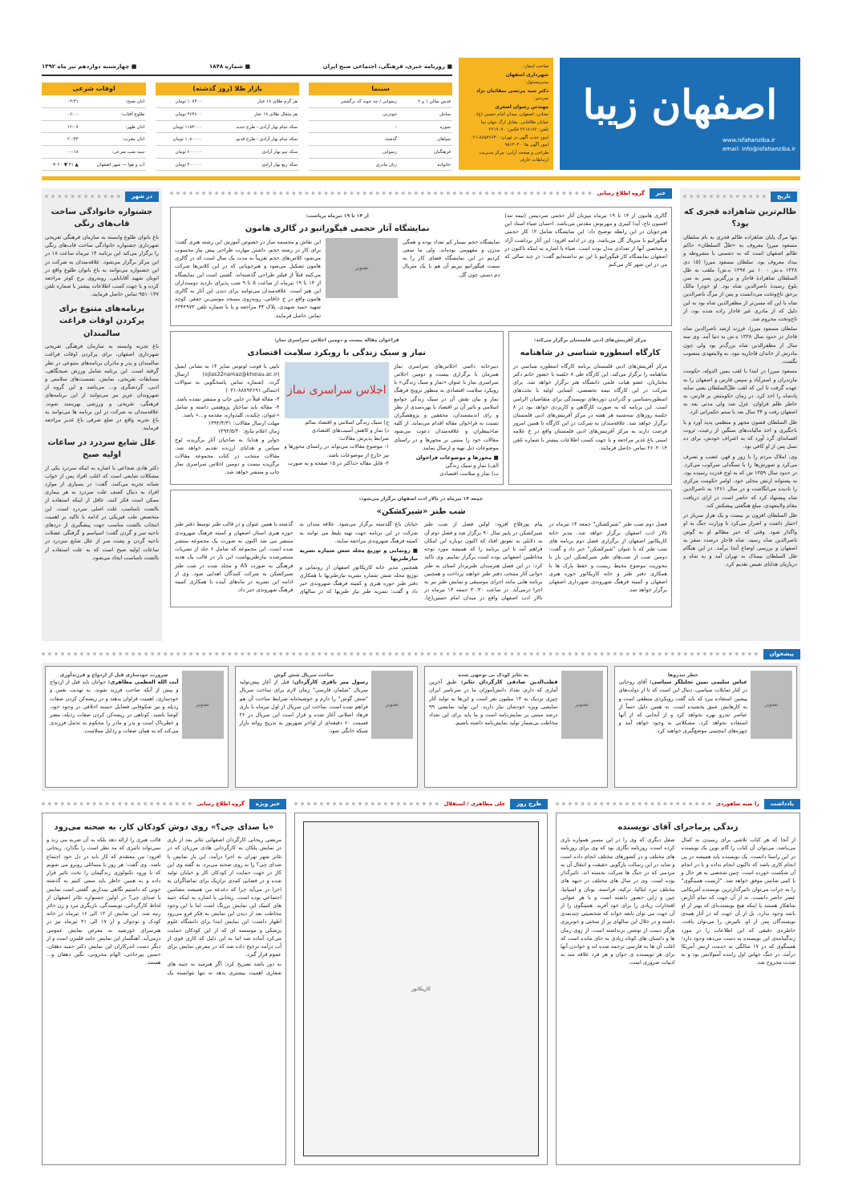اصفهان زیبا
www.isfahanziba.ir
email: info@isfahanziba.ir
صاحب امتیاز:
شهرداری اصفهان
مدیرمسئول:
دکتر سید مرتضی سقائیان نژاد
سردبیر:
مهندس رضوان اصغری
نشانی: اصفهان، میدان امام حسین (ع)، خیابان طالقانی، مقابل ارگ جهان نما
تلفن: ۲۲۱۸۱۸۲ فکس: ۲۲۱۹۰۷۰
امور جذب آگهی در تهران: ۸۸۵۴۶۶۳۰-۰۲۱
امور آگهی ها: ۹۵۱۳۰۴۰
طراحی و صفحه آرایی: مرکز مدیریت ارتباطات عارف
■ روزنامه خبری، فرهنگی، اجتماعی صبح ایران ■ شماره ۱۸۴۸ ■ چهارشنبه دوازدهم تیر ماه ۱۳۹۲
سینما
| قدس سالن ۱ و ۲ | رسوایی / چه خوبه که برگشتی |
| ساحل | خودزنی |
| سوره | - |
| سپاهان | گذشته |
| فرهنگیان | رسوایی |
| خانواده | زبان مادری |
بازار طلا (روز گذشته)
| هر گرم طلای ۱۸ عیار | ۱۰۷۳۰۰ تومان |
| هر مثقال طلای ۱۸ عیار | ۴۶۴۶۰۰ تومان |
| سکه تمام بهار آزادی - طرح جدید | ۱۱۵۳۰۰۰ تومان |
| سکه تمام بهار آزادی - طرح قدیم | ۱۰۸۰۰۰۰ تومان |
| سکه نیم بهار آزادی | ۶۰۰۰۰۰ تومان |
| سکه ربع بهار آزادی | ۴۰۰۰۰۰ تومان |
اوقات شرعی
| اذان صبح: | ۰۴:۳۱ |
| طلوع آفتاب: | ۰۶:۰۰ |
| اذان ظهر: | ۱۲:۰۷ |
| اذان مغرب: | ۲۰:۳۴ |
| نیمه شب شرعی: | ۰۰:۱۸ |
| آب و هوا — شهر اصفهان | ▲ ۴۱ ▼ ۲۰ ☀ |
تاریخ
ظالم‌ترین شاهزاده قجری که بود؟
تنها مرگ پایان شاهزاده ظالم قجری به نام سلطان مسعود میرزا معروف به «ظلّ السلطان» حاکم ظالم اصفهان است که به دشمنی با مشروطه و بیداد معروف بود. سلطان مسعود میرزا (۱۵ دی ۱۲۲۸ ه.ش - ۱۰ تیر ۱۲۹۷ ه.ش) ملقب به ظل السلطان شاهزادهٔ قاجار و بزرگترین پسر به سن بلوغ رسیدهٔ ناصرالدین شاه بود. او خودرا مالک برحق تاج‌وتخت می‌دانست و پس از مرگ ناصرالدین شاه با این که مسن‌تر از مظفرالدین شاه بود به این دلیل که از مادری غیر قاجار زاده شده بود، از تاج‌وتخت محروم شد.
سلطان مسعود میرزا، فرزند ارشد ناصرالدین شاه قاجار در حدود سال ۱۲۲۸ ه.ش به دنیا آمد. وی سه سال از مظفرالدین شاه بزرگ‌تر بود ولی چون مادرش از خاندان قاجاریه نبود، به ولایتعهدی منصوب نگشت.
مسعود میرزا در ابتدا با لقب یمین الدوله، حکومت مازندران و استرآباد و سپس فارس و اصفهان را به عهده گرفت تا این که لقب ظلّ‌السلطان یعنی سایه پادشاه را اخذ کرد. در زمان حکومتش بر فارس، به خاطر ظلم فراوان، عزل شد ولی مدتی بعد به اصفهان رفت و ۳۴ سال بعد با ستم حکمرانی کرد.
ظل السلطان قشون مجهز و منظمی پدید آورد و با باجگیری و اخذ مالیات‌های سنگین از رعیت، ثروت افسانه‌ای گرد آورد که به اعتراف خودش، برای ده نسل پس از او کافی بود.
وی، املاک مردم را با زور و قهر، غصب و تصرف می‌کرد و شورش‌ها را با سنگدلی سرکوب می‌کرد. در حدود سال ۱۲۵۹ ش که به اوج قدرت رسیده بود، به پشتوانه ارتش محلی خود، اوامر حکومت مرکزی را نادیده می‌انگاشت و در سال ۱۲۶۱ به ناصرالدین شاه پیشنهاد کرد که حاضر است در ازای دریافت مقام ولایتعهدی، مبلغ هنگفتی پیشکش کند.
ظل السلطان افزون بر بیست و یک هزار سرباز در اختیار داشت و اصرار می‌کرد تا وزارت جنگ به او واگذار شود. وقتی که خبر مظالم او به گوش ناصرالدین شاه رسید، شاه قاجار درصدد سفر به اصفهان و بررسی اوضاع آنجا برآمد. در این هنگام ظل السلطان بیمناک به تهران آمد و به شاه و درباریان هدایای نفیس تقدیم کرد.
خبر گروه اطلاع رسانی
گالری هامون از ۱۴ تا ۱۹ تیرماه میزبان آثار حجمی سردبیس (نیمه تنه) افسون تاج، آیدا کبیری و مهرنوش مقدس می‌باشد. احسان ضیاء استاد این هنرجویان در این رابطه توضیح داد: این نمایشگاه شامل ۱۲ کار حجمی فیگوراتیو با متریال گل می‌باشد. وی در ادامه افزود: این آثار برداشت آزاد و شخصی آنها از تعدادی مدل بوده است. ضیاء با اشاره به اینکه تاکنون در اصفهان نمایشگاه کار فیگوراتیو با این تم نداشته‌ایم گفت: در چند سالی که من در این شهر کار می‌کنم
از ۱۴ تا ۱۹ تیرماه برپاست:
نمایشگاه آثار حجمی فیگوراتیو در گالری هامون
نمایشگاه حجم بسیار کم تعداد بوده و همگی مدرن و مفهومی بوده‌اند. ولی ما سعی کردیم در این نمایشگاه فضای کار را به سمت فیگوراتیو ببریم آن هم با یک متریال دم دستی چون گل.
تصویر
این نقاش و مجسمه ساز در خصوص آموزش این رشته هنری گفت: برای کار در رشته حجم، داشتن مهارت طراحی پیش نیاز محسوب می‌شود کلاس‌های حجم تقریباً به مدت یک سال است که در گالری هامون تشکیل می‌شود و هنرجویانی که در این کلاس‌ها شرکت می‌کنند قبلاً از فیلتر طراحی گذشته‌اند. گفتنی است این نمایشگاه از ۱۴ تا ۱۹ تیرماه از ساعت ۵ تا ۹ شب پذیرای بازدید دوستداران این هنر است. علاقه‌مندان می‌توانند برای دیدن این آثار به گالری هامون واقع در خ خاقانی، روبه‌روی مسجد موسی‌بن جعفر، کوچه شهید حمید شهیدی، پلاک ۴۴ مراجعه و یا با شماره تلفن ۶۲۴۲۹۷۲ تماس حاصل فرمایند.
مرکز آفرینش‌های ادبی قلمستان برگزار می‌کند:
کارگاه اسطوره شناسی در شاهنامه
مرکز آفرینش‌های ادبی قلمستان برنامه کارگاه اسطوره شناسی در شاهنامه را برگزار می‌کند. این کارگاه طی ۸ جلسه با حضور خانم دکتر مختاریان، عضو هیات علمی دانشگاه هنر برگزار خواهد شد. برای شرکت در این کارگاه نیمه تخصصی، آشنایی اولیه با بحث‌های اسطوره‌شناسی و گذراندن دوره‌های نویسندگی برای متقاضیان الزامی است. این برنامه که به صورت کارگاهی و کاربردی خواهد بود در ۸ جلسه روزهای سه‌شنبه هر هفته در مرکز آفرینش‌های ادبی قلمستان برگزار خواهد شد. علاقه‌مندان به شرکت در این کارگاه تا همین امروز فرصت دارند به مرکز آفرینش‌های ادبی قلمستان واقع در خ علامه امینی باغ غدیر مراجعه و یا جهت کسب اطلاعات بیشتر با شماره تلفن ۲۶۰۲۰۱۴ تماس حاصل فرمایند.
فراخوان مقاله بیست و دومین اجلاس سراسری نماز:
نماز و سبک زندگی با رویکرد سلامت اقتصادی
دبیرخانه دائمی اجلاس‌های سراسری نماز همزمان با برگزاری بیست و دومین اجلاس سراسری نماز با عنوان «نماز و سبک زندگی» با رویکرد سلامت اقتصادی به منظور ترویج فرهنگ نماز و بیان نقش آن در سبک زندگی جوامع اسلامی و تاثیر آن بر اقتصاد با بهره‌مندی از نظر و رای اندیشمندان، محققین و پژوهشگران نسبت به فراخوان مقاله اقدام می‌نماید. از کلیه صاحبنظران و علاقه‌مندان دعوت می‌شود مقالات خود را مبتنی بر محورها و در راستای موضوعات ذیل تهیه و ارسال نمایند.
■ محورها و موضوعات فراخوان
الف) نماز و سبک زندگی
ب) نماز و سلامت اقتصادی
اجلاس سراسری نماز
ج) سبک زندگی اسلامی و اقتصاد سالم
د) نماز و کاهش آسیب‌های اقتصادی
شرایط پذیرش مقالات:
۱- موضوع مقالات می‌تواند در راستای محورها و نیز خارج از موضوعات باشد.
۲- فایل مقاله حداکثر در ۱۵ صفحه و به صورت
تایپی با فونت لوتوس سایز ۱۴ به نشانی ایمیل (ejlas22namaz@khoiau.ac.ir) ارسال گردد. (شماره تماس پاسخگویی به سوالات احتمالی ۸۸۸۹۲۶۹۱-۰۲۱)
۳- مقاله قبلاً در جایی چاپ و منتشر نشده باشد.
۴- مقاله باید ساختار پژوهشی داشته و شامل «عنوان، چکیده، کلیدواژه، مقدمه و...» باشد.
مهلت ارسال مقالات: ۱۳۹۲/۴/۳۱
زمان اعلام نتایج: ۱۳۹۲/۵/۳۰
جوایز و هدایا: به صاحبان آثار برگزیده، لوح سپاس و هدایای ارزنده تقدیم خواهد شد. مقالات منتخب در کتاب مجموعه مقالات برگزیده بیست و دومین اجلاس سراسری نماز چاپ و منتشر خواهد شد.
جمعه ۱۴ تیرماه در تالار ادب اصفهان برگزار می‌شود:
شب طنز «شیرکشکن»
فصل دوم شب طنز "شیرکشکن" جمعه ۱۴ تیرماه در تالار ادب اصفهان برگزار خواهد شد. مدیر خانه کاریکاتور اصفهان از برگزاری فصل دوم برنامه های شب طنز که با عنوان "شیرکشکن" خبر داد و گفت: دومین شب از شب‌های طنز شیرکشکن این بار با محوریت موضوع محیط زیست و حفظ پارک ها با همکاری دفتر طنز و خانه کاریکاتور حوزه هنری اصفهان و کمیته فرهنگ شهروندی شهرداری اصفهان برگزار خواهد شد.
پیام پورفلاح افزود: اولین فصل از شب طنز شیرکشکن در پاییز سال ۹۰ برگزار شد و فصل دوم آن به دلایلی به تعویق افتاد که اکنون دوباره این امکان فراهم آمد تا این برنامه را که همیشه مورد توجه مخاطبین اصفهانی بوده است برگزار نماییم. وی تاکید کرد: در این فصل هنرمندان طنزپرداز استان به طنز خوانی آثار منتخب دفتر طنز خواهند پرداخت و همچنین برنامه هایی مانند اجرای موسیقی و نمایش طنز نیز به اجرا درمی‌آید. در ساعت ۲۰:۳۰ جمعه ۱۴ تیرماه در تالار ادب اصفهان واقع در میدان امام حسین(ع)، خیابان باغ گلدسته برگزار می‌شود. علاقه مندان به شرکت در این برنامه جهت تهیه بلیط می توانند به کمیته فرهنگ شهروندی مراجعه نمایند.
■ رونمایی و توزیع مجلد شش شماره نشریه نیازطنزیها
همچنین مدیر خانه کاریکاتور اصفهان از رونمایی و توزیع مجلد شش شماره نشریه نیازطنزیها با همکاری دفتر طنز حوزه هنری و کمیته فرهنگ شهروندی خبر داد و گفت: نشریه طنز نیاز طنزیها که در سالهای گذشته با همین عنوان و در قالب طنز توسط دفتر طنز حوزه هنری استان اصفهان و کمیته فرهنگ شهروندی منتشر می شد اکنون به صورت یک مجموعه منتشر شده است. این مجموعه که شامل ۶ جلد از نشریات منتشرشده نیازطنزیهاست این بار در قالب یک هدیه فرهنگی به صورت A5 و مجلد شده در شب طنز شیرکشکن به شرکت کنندگان اهدایی شود. وی از ادامه این نشریه در ماه‌های آینده با همکاری کمیته فرهنگ شهروندی خبر داد.
در شهر
جشنواره خانوادگی ساخت قاب‌های رنگی
باغ بانوان طلوع وابسته به سازمان فرهنگی تفریحی شهرداری جشنواره خانوادگی ساخت قاب‌های رنگی را برگزار می‌کند این برنامه ۱۴ تیرماه ساعت ۱۸ در این مرکز برگزار می‌شود. علاقه‌مندان به شرکت در این جشنواره می‌توانند به باغ بانوان طلوع واقع در اتوبان شهید آقابابایی، روبه‌روی برج کوثر مراجعه کرده و یا جهت کسب اطلاعات بیشتر با شماره تلفن ۹۵۱۰۱۴۷ تماس حاصل فرمایند.
برنامه‌های متنوع برای پرکردن اوقات فراغت سالمندان
باغ تجربه وابسته به سازمان فرهنگی تفریحی شهرداری اصفهان، برای پرکردن اوقات فراغت سالمندان و پدر و مادران برنامه‌های متنوعی در نظر گرفته است. این برنامه شامل ورزش صبحگاهی، مسابقات تفریحی، نمایش، نشست‌های سلامتی و ادبی، گردشگری و... می‌باشد و این گروه از شهروندان عزیز نیز می‌توانند از این برنامه‌های فرهنگی، تفریحی و ورزشی بهره‌مند شوند. علاقه‌مندان به شرکت در این برنامه ها می‌توانند به باغ تجربه واقع در ضلع شرقی باغ غدیر مراجعه فرمایند.
علل شایع سردرد در ساعات اولیه صبح
دکتر هادی شجاعی با اشاره به اینکه سردرد یکی از مشکلات شایعی است که اغلب افراد پس از خواب شبانه تجربه می‌کنند، گفت: در بسیاری از موارد افراد به دنبال کشف علت سردرد به هر بیماری ممکن است فکر کنند، غافل از اینکه استفاده از بالشت نامناسب علت اصلی سردرد است. این متخصص طب فیزیکی در ادامه با تاکید بر اهمیت انتخاب بالشت مناسب جهت پیشگیری از دردهای ناحیه سر و گردن گفت: اسپاسم و گرفتگی عضلات ناحیه گردن و پشت سر از علل شایع سردرد در ساعات اولیه صبح است که به علت استفاده از بالشت نامناسب ایجاد می‌شود.
پیشخوان
تصویر
خطر تندروها
عباس سلیمی نمین تحلیلگر سیاسی: آقای روحانی در کنار تمایلات سیاسی، دنبال این است که تا از دولت‌های پیشین استفاده ببرد که باید گفت رویکردی منطقی است و به کارهایش عمق بخشیده است. به همین دلیل حتماً از عناصر تندرو بهره نخواهد کرد و از آنجایی که از آنها استفاده نخواهد کرد، مشکلاتی به وجود خواهد آمد و چهره‌های اینچنینی موضع‌گیری خواهند کرد.
تصویر
به تئاتر کودک بی توجهی شده
قطب‌الدین صادقی کارگردان تئاتر: طبق آخرین آماری که دارم، تعداد دانش‌آموزان ما در سرتاسر ایران چیزی نزدیک به ۱۲ میلیون نفر است و این‌ها به تولید آثار نمایشی ویژه خودشان نیاز دارند. این تولید نمایشی ۹۹ درصد مبتنی بر نمایش‌نامه است و ما باید برای این تعداد مخاطب بی‌شمار تولید نمایش‌نامه داشته باشیم.
تصویر
ساخت سریال شش گوش
رسول میر باقری کارگردان: قبل از آغاز پیش‌تولید سریال "سلمان فارسی" زمان لازم برای ساخت سریال "شش گوش" را دارم و خوشبختانه شرایط ساخت آن هم فراهم شده است. ساخت این سریال از اول تیرماه با بازی فرهاد اصلانی آغاز شده و قرار است این سریال در ۲۶ قسمت ۶۰ دقیقه‌ای از اواخر شهریور به تدریج روانه بازار شبکه خانگی شود.
تصویر
ضرورت خودسازی قبل از ازدواج و فرزندآوری
آیت الله العظمی مظاهری: جوانان باید قبل از ازدواج و پیش از آنکه صاحب فرزند شوند، به تهذیب نفس و خودسازی، اهمیت فراوان بدهند و در ریشه‌کن کردن صفات رذیله و نیز شکوفایی فضایل حسنه اخلاقی در وجود خود، کوشا باشند. کوتاهی در ریشه‌کن کردن صفات رذیله، مضر و خطرناک است و پدر و مادر را محکوم به تحمل فرزندی می‌کند که به همان صفات و رذایل مبتلاست.
یادداشت را ضیه شاهوردی
زندگی پرماجرای آقای نویسنده
از آنجا که هر کتاب تلاشی برای رسیدن به کمال می‌باشد، می‌توان آن کتاب را گام نوین یک نویسنده در این راستا دانست. یک نویسنده باید همیشه در پی انجام کاری باشد که تاکنون انجام نداده و یا در انجام آن شکست خورده است. چنین شخصی به هر حال و با کمی شانس موفق خواهد شد. "ارنست همینگوی" را به جرات می‌توان تاثیرگذارترین نویسنده آمریکایی عصر حاضر دانست. نه از آن جهت که تمام آثارش شاهکار هستند یا اینکه هیچ نویسنده‌ای که بهتر از او باشد وجود ندارد، بل از آن جهت که در آثار همه‌ی نویسندگان پس از او، تاثیرش را می‌توان یافت. خاطره‌ی دقیقی که این اطلاعات را در مورد زندگینامه‌ی این نویسنده به دست می‌دهد وجود دارد؛ همینگوی که در ۱۷ سالگی به خدمت ارتش آمریکا درآمد، در جنگ جهانی اول راننده آمبولانس بود و به شدت مجروح شد.
شغل دیگری که وی را در این مسیر همواره یاری کرده است، روزنامه نگاری بود که وی برای روزنامه های مختلف و در کشورهای مختلف انجام داده است و شاید در این رسالت بازگویی حقیقت و انتقال آن به مردمی که در جنگ ها شرکت نجسته اند، تاثیرگذار بوده است. وی در سال های مختلف در جبهه های مختلف نبرد ایتالیا، ترکیه، فرانسه، یونان و اسپانیا، چین و ژاپن حضور داشته است و با هر عنوانی افتخارات زیادی را برای خود آفرید. همینگوی را از آن جهت می توان نابغه خواند که شخصیتی چندبعدی داشته و در خلال این سالهای پر از سختی و خونریزی هرگز دست از نوشتن برنداشته است. از زوی رمان ها و داستان های کوتاه زیادی به جای مانده است که اغلب آن ها به فارسی ترجمه شده اند و خواندن آنها برای هر نویسنده ی جوان و هر فرد علاقه مند به ادبیات ضروری است.
طرح روز علی مظاهری / استقلال
کاریکاتور
خبر ویژه گروه اطلاع رسانی
«با صدای چی؟» روی دوش کودکان کار، به صحنه می‌رود
مرتضی ریحانی کارگردان اصفهانی تئاتر بعد از بازی در نمایش پلکان به کارگردانی هادی مرزبان که در تئاتر شهر تهران به اجرا درآمد، این بار نمایش با صدای چی؟ را به روی صحنه می‌برد. به گفته وی این کار در جهت حمایت از کودکان کار و خیابان تولید شده و در فضایی کمدی تراژیک برای تماشاگران به اجرا در می‌آید چرا که دغدغه من همیشه مضامین اجتماعی بوده است. ریحانی با اشاره به اینکه جنبه های کمیک این نمایش پررنگ است اما با این وجود مخاطب بعد از دیدن این نمایش به فکر فرو می‌رود اظهار داشت: این نمایش ابتدا برای دانشگاه علوم پزشکی و موسسه ای که از این کودکان حمایت می‌کرد آماده شد اما به این دلیل که کاری قوی از آب درآمد ترجیح داده شد که در معرض نمایش برای عموم قرار گیرد.
به دور باشد تصریح کرد: اگر هنرمند به جنبه های شعاری اهمیت بیشتری بدهد نه تنها نتوانسته یک قالب هنری را ارائه دهد بلکه به آن ضربه می زند و نمی‌تواند تاثیری که مد نظر است را بگذارد. ریحانی افزود: من معتقدم که کار باید در دل خود اجتماع باشد. وی گفت: هر روز با مسائلی روبرو می شویم که با ورود تکنولوژی زندگیمان را تحت تاثیر قرار داده و به همین خاطر باید سعی کنیم به گذشته خوبی که داشتیم نگاهی بیندازیم. گفتنی است نمایش با صدای چی؟ در اولین جشنواره تئاتر اصفهان از لحاظ کارگردانی، نویسندگی، بازیگری مرد و زن حائز رتبه شد. این نمایش از ۱۲ الی ۱۶ تیرماه در خانه کودک و نوجوان و از ۱۷ الی ۲۱ تیرماه نیز در هنرسرای خورشید به معرض نمایش عمومی درمی‌آید. آهنگساز این نمایش حامد قلمزن است و از دیگر دست اندرکاران این نمایش دکتر حمید دهقان، حسین پیرحاجی، الهام محزونی، نگین دهقان و... هستند.